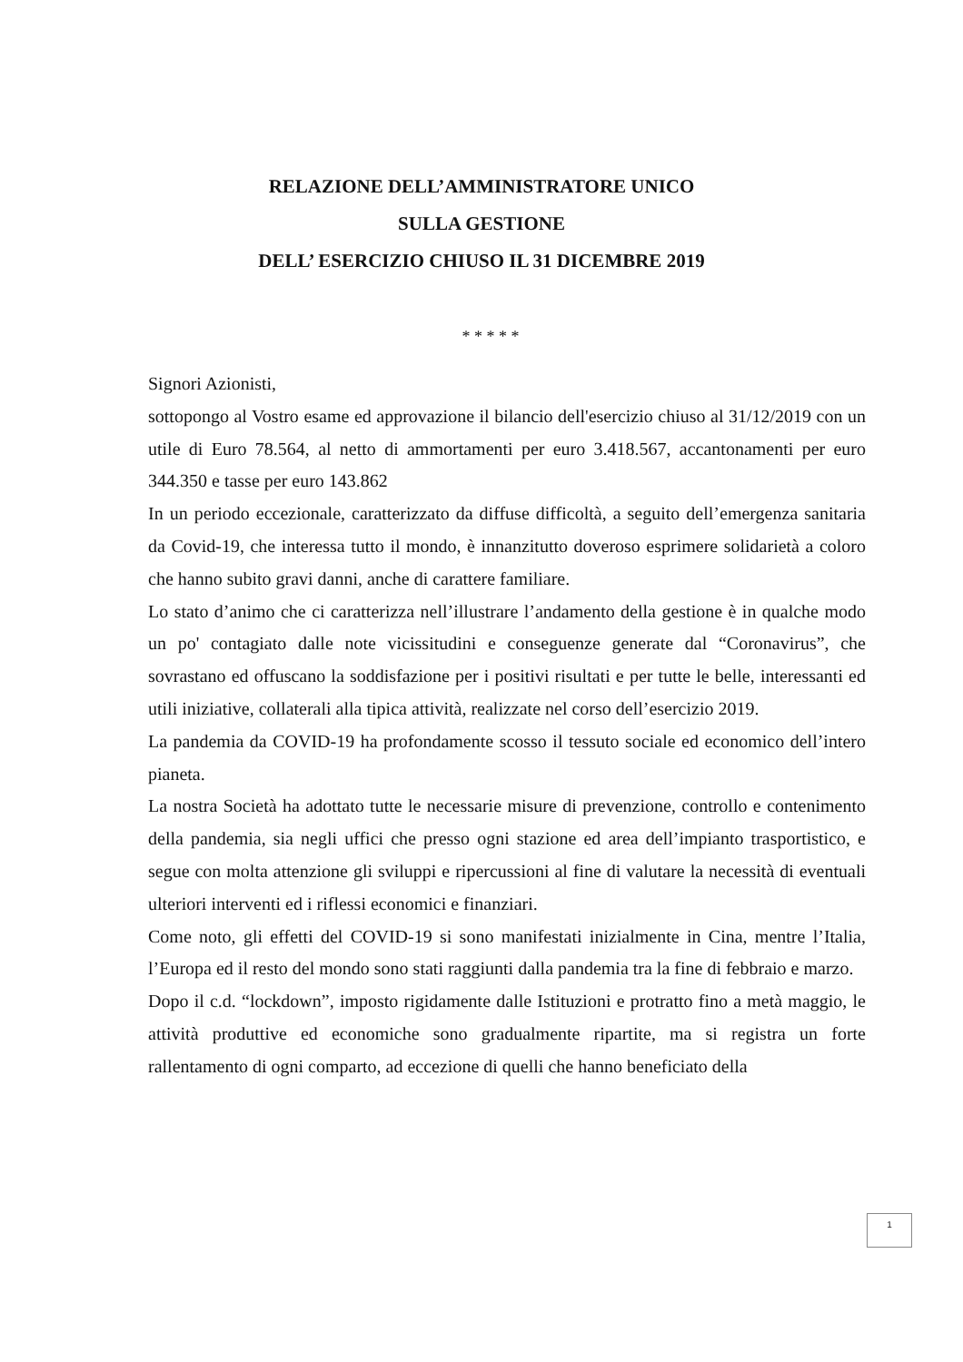RELAZIONE DELL’AMMINISTRATORE UNICO
SULLA GESTIONE
DELL’ ESERCIZIO CHIUSO IL 31 DICEMBRE 2019
* * * * *
Signori Azionisti,
sottopongo al Vostro esame ed approvazione il bilancio dell'esercizio chiuso al 31/12/2019 con un utile di Euro 78.564, al netto di ammortamenti per euro 3.418.567, accantonamenti per euro 344.350 e tasse per euro 143.862
In un periodo eccezionale, caratterizzato da diffuse difficoltà, a seguito dell’emergenza sanitaria da Covid-19, che interessa tutto il mondo, è innanzitutto doveroso esprimere solidarietà a coloro che hanno subito gravi danni, anche di carattere familiare.
Lo stato d’animo che ci caratterizza nell’illustrare l’andamento della gestione è in qualche modo un po' contagiato dalle note vicissitudini e conseguenze generate dal “Coronavirus”, che sovrastano ed offuscano la soddisfazione per i positivi risultati e per tutte le belle, interessanti ed utili iniziative, collaterali alla tipica attività, realizzate nel corso dell’esercizio 2019.
La pandemia da COVID-19 ha profondamente scosso il tessuto sociale ed economico dell’intero pianeta.
La nostra Società ha adottato tutte le necessarie misure di prevenzione, controllo e contenimento della pandemia, sia negli uffici che presso ogni stazione ed area dell’impianto trasportistico, e segue con molta attenzione gli sviluppi e ripercussioni al fine di valutare la necessità di eventuali ulteriori interventi ed i riflessi economici e finanziari.
Come noto, gli effetti del COVID-19 si sono manifestati inizialmente in Cina, mentre l’Italia, l’Europa ed il resto del mondo sono stati raggiunti dalla pandemia tra la fine di febbraio e marzo.
Dopo il c.d. “lockdown”, imposto rigidamente dalle Istituzioni e protratto fino a metà maggio, le attività produttive ed economiche sono gradualmente ripartite, ma si registra un forte rallentamento di ogni comparto, ad eccezione di quelli che hanno beneficiato della
1